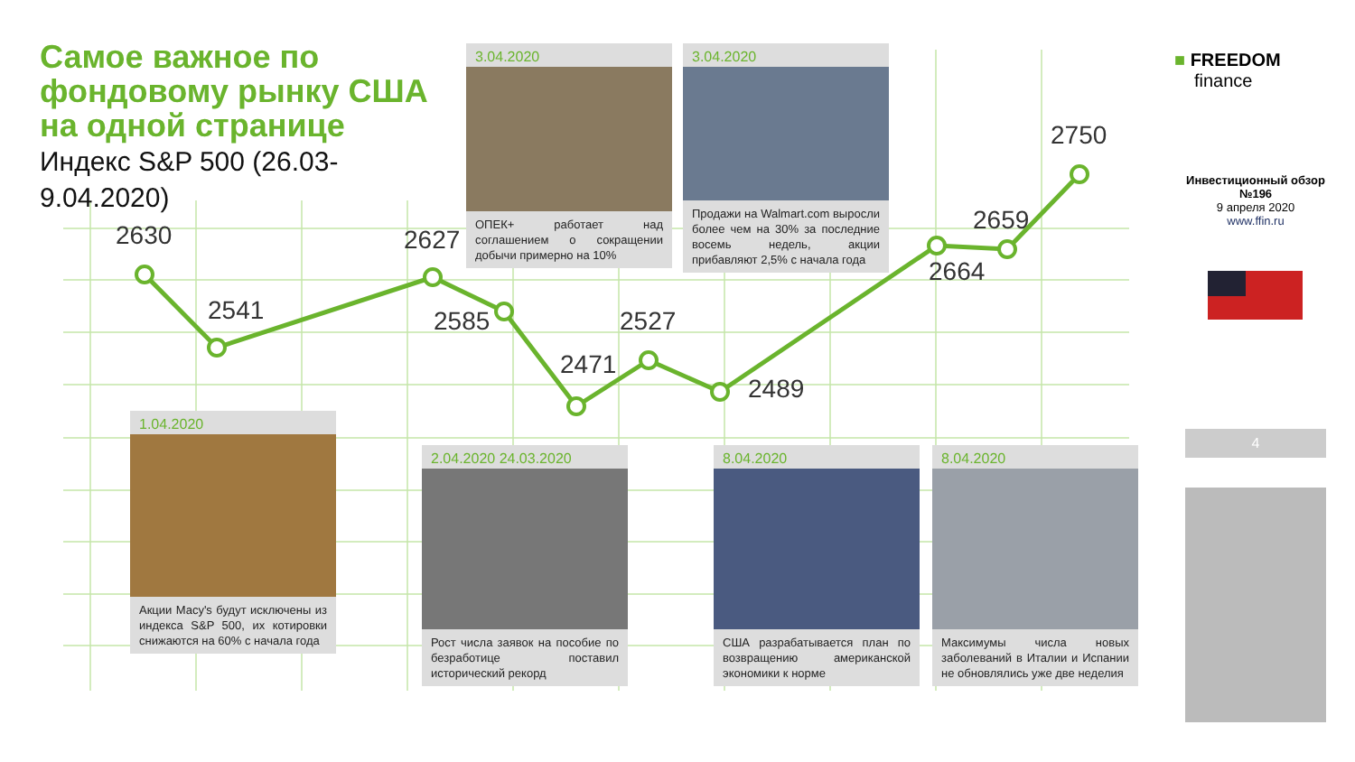Самое важное по фондовому рынку США на одной странице
Индекс S&P 500 (26.03-9.04.2020)
2630
2541
2627
2585
2471
2527
2489
2664
2659
2750
3.04.2020
ОПЕК+ работает над соглашением о сокращении добычи примерно на 10%
3.04.2020
Продажи на Walmart.com выросли более чем на 30% за последние восемь недель, акции прибавляют 2,5% с начала года
1.04.2020
Акции Macy's будут исключены из индекса S&P 500, их котировки снижаются на 60% с начала года
2.04.2020 24.03.2020
Рост числа заявок на пособие по безработице поставил исторический рекорд
8.04.2020
США разрабатывается план по возвращению американской экономики к норме
8.04.2020
Максимумы числа новых заболеваний в Италии и Испании не обновлялись уже две неделия
■ FREEDOM
finance
Инвестиционный обзор №196
9 апреля 2020
www.ffin.ru
4